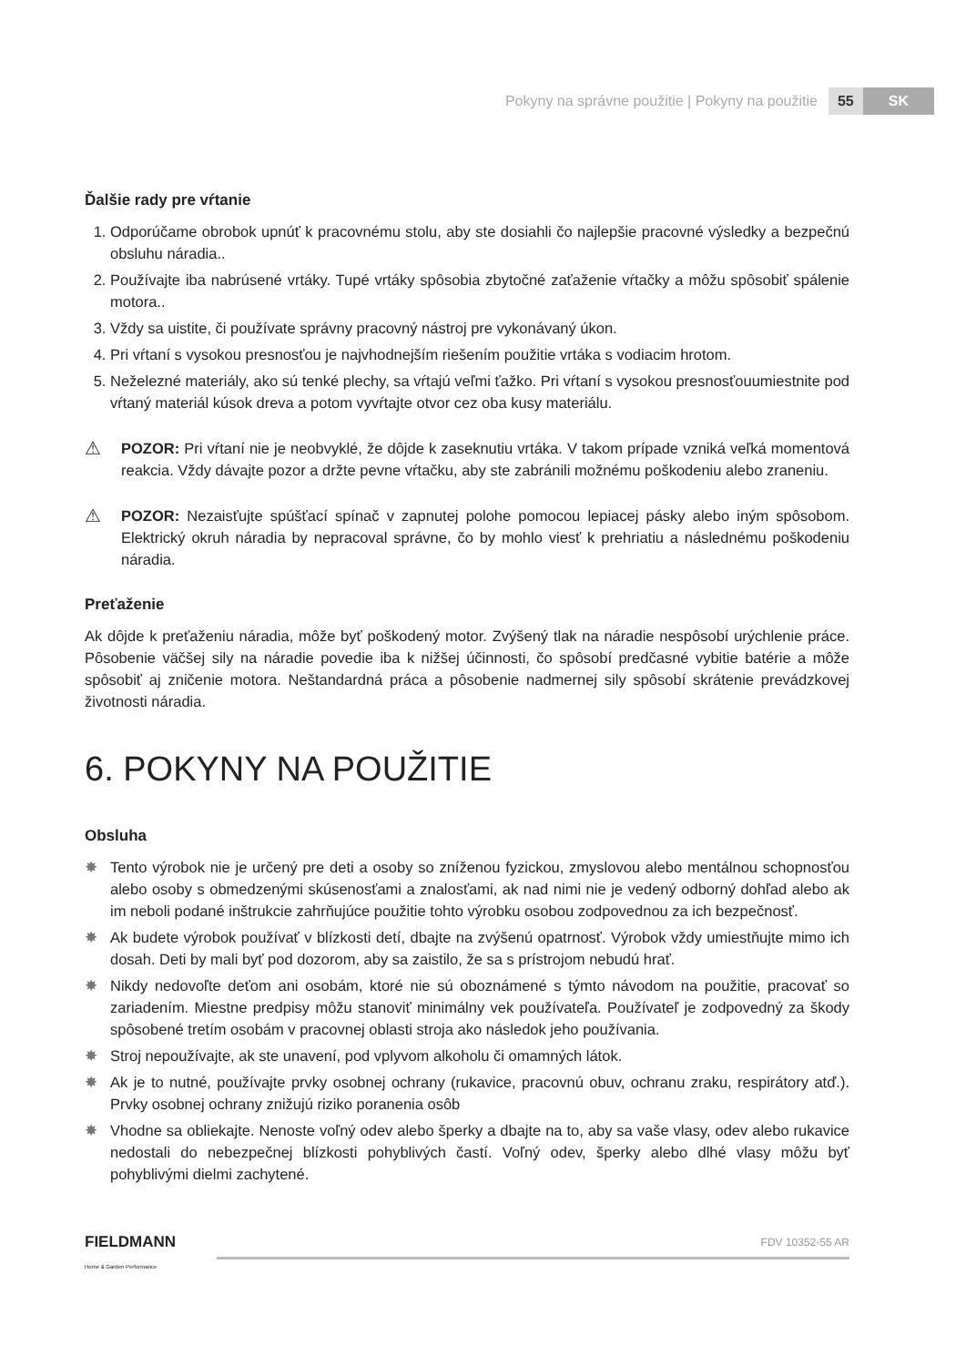Pokyny na správne použitie | Pokyny na použitie 55 SK
Ďalšie rady pre vŕtanie
1. Odporúčame obrobok upnúť k pracovnému stolu, aby ste dosiahli čo najlepšie pracovné výsledky a bezpečnú obsluhu náradia..
2. Používajte iba nabrúsené vrtáky. Tupé vrtáky spôsobia zbytočné zaťaženie vŕtačky a môžu spôsobiť spálenie motora..
3. Vždy sa uistite, či používate správny pracovný nástroj pre vykonávaný úkon.
4. Pri vŕtaní s vysokou presnosťou je najvhodnejším riešením použitie vrtáka s vodiacim hrotom.
5. Neželezné materiály, ako sú tenké plechy, sa vŕtajú veľmi ťažko. Pri vŕtaní s vysokou presnosťouumiestnite pod vŕtaný materiál kúsok dreva a potom vyvŕtajte otvor cez oba kusy materiálu.
⚠
POZOR: Pri vŕtaní nie je neobvyklé, že dôjde k zaseknutiu vrtáka. V takom prípade vzniká veľká momentová reakcia. Vždy dávajte pozor a držte pevne vŕtačku, aby ste zabránili možnému poškodeniu alebo zraneniu.
⚠
POZOR: Nezaisťujte spúšťací spínač v zapnutej polohe pomocou lepiacej pásky alebo iným spôsobom. Elektrický okruh náradia by nepracoval správne, čo by mohlo viesť k prehriatiu a následnému poškodeniu náradia.
Preťaženie
Ak dôjde k preťaženiu náradia, môže byť poškodený motor. Zvýšený tlak na náradie nespôsobí urýchlenie práce. Pôsobenie väčšej sily na náradie povedie iba k nižšej účinnosti, čo spôsobí predčasné vybitie batérie a môže spôsobiť aj zničenie motora. Neštandardná práca a pôsobenie nadmernej sily spôsobí skrátenie prevádzkovej životnosti náradia.
6. POKYNY NA POUŽITIE
Obsluha
✸ Tento výrobok nie je určený pre deti a osoby so zníženou fyzickou, zmyslovou alebo mentálnou schopnosťou alebo osoby s obmedzenými skúsenosťami a znalosťami, ak nad nimi nie je vedený odborný dohľad alebo ak im neboli podané inštrukcie zahrňujúce použitie tohto výrobku osobou zodpovednou za ich bezpečnosť.
✸ Ak budete výrobok používať v blízkosti detí, dbajte na zvýšenú opatrnosť. Výrobok vždy umiestňujte mimo ich dosah. Deti by mali byť pod dozorom, aby sa zaistilo, že sa s prístrojom nebudú hrať.
✸ Nikdy nedovoľte deťom ani osobám, ktoré nie sú oboznámené s týmto návodom na použitie, pracovať so zariadením. Miestne predpisy môžu stanoviť minimálny vek používateľa. Používateľ je zodpovedný za škody spôsobené tretím osobám v pracovnej oblasti stroja ako následok jeho používania.
✸ Stroj nepoužívajte, ak ste unavení, pod vplyvom alkoholu či omamných látok.
✸ Ak je to nutné, používajte prvky osobnej ochrany (rukavice, pracovnú obuv, ochranu zraku, respirátory atď.). Prvky osobnej ochrany znižujú riziko poranenia osôb
✸ Vhodne sa obliekajte. Nenoste voľný odev alebo šperky a dbajte na to, aby sa vaše vlasy, odev alebo rukavice nedostali do nebezpečnej blízkosti pohyblivých častí. Voľný odev, šperky alebo dlhé vlasy môžu byť pohyblivými dielmi zachytené.
FIELDMANN
Home & Garden Performance
FDV 10352-55 AR